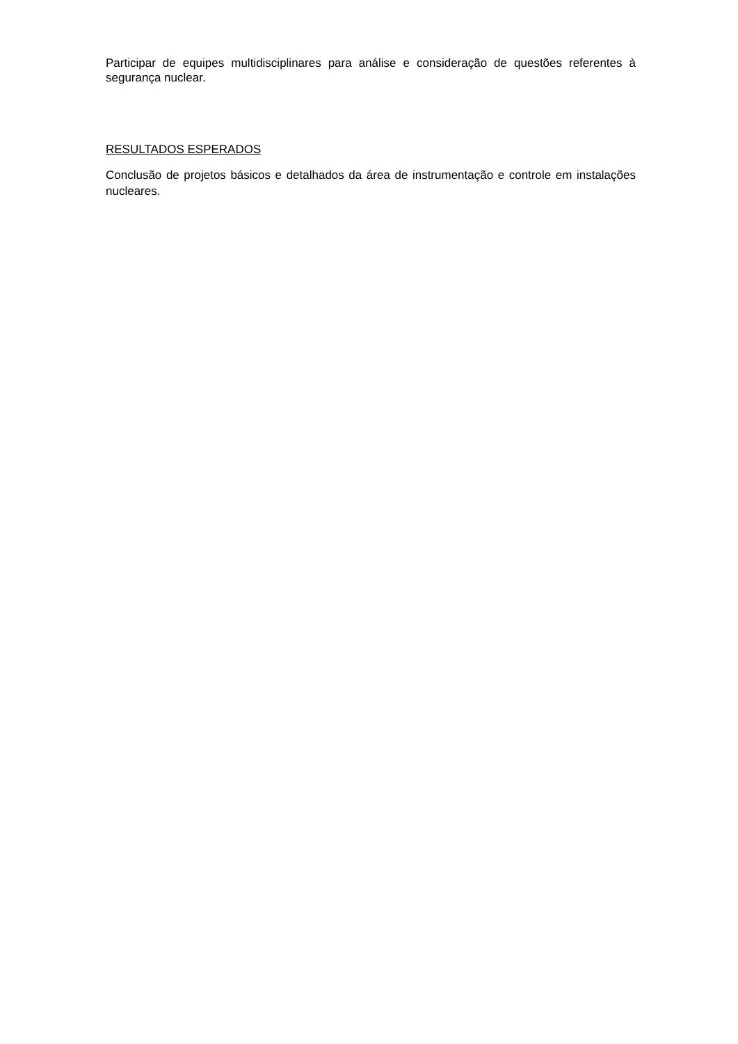Participar de equipes multidisciplinares para análise e consideração de questões referentes à segurança nuclear.
RESULTADOS ESPERADOS
Conclusão de projetos básicos e detalhados da área de instrumentação e controle em instalações nucleares.